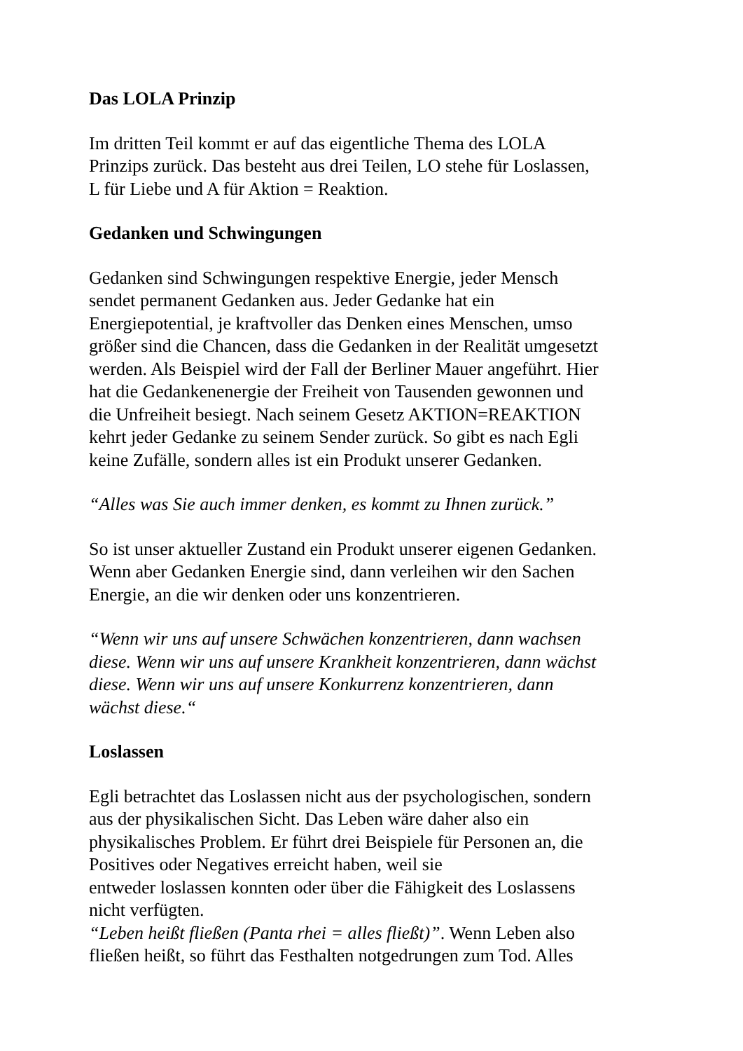Das LOLA Prinzip
Im dritten Teil kommt er auf das eigentliche Thema des LOLA
Prinzips zurück. Das besteht aus drei Teilen, LO stehe für Loslassen,
L für Liebe und A für Aktion = Reaktion.
Gedanken und Schwingungen
Gedanken sind Schwingungen respektive Energie, jeder Mensch
sendet permanent Gedanken aus. Jeder Gedanke hat ein
Energiepotential, je kraftvoller das Denken eines Menschen, umso
größer sind die Chancen, dass die Gedanken in der Realität umgesetzt
werden. Als Beispiel wird der Fall der Berliner Mauer angeführt. Hier
hat die Gedankenenergie der Freiheit von Tausenden gewonnen und
die Unfreiheit besiegt. Nach seinem Gesetz AKTION=REAKTION
kehrt jeder Gedanke zu seinem Sender zurück. So gibt es nach Egli
keine Zufälle, sondern alles ist ein Produkt unserer Gedanken.
“Alles was Sie auch immer denken, es kommt zu Ihnen zurück.”
So ist unser aktueller Zustand ein Produkt unserer eigenen Gedanken.
Wenn aber Gedanken Energie sind, dann verleihen wir den Sachen
Energie, an die wir denken oder uns konzentrieren.
“Wenn wir uns auf unsere Schwächen konzentrieren, dann wachsen
diese. Wenn wir uns auf unsere Krankheit konzentrieren, dann wächst
diese. Wenn wir uns auf unsere Konkurrenz konzentrieren, dann
wächst diese.“
Loslassen
Egli betrachtet das Loslassen nicht aus der psychologischen, sondern
aus der physikalischen Sicht. Das Leben wäre daher also ein
physikalisches Problem. Er führt drei Beispiele für Personen an, die
Positives oder Negatives erreicht haben, weil sie
entweder loslassen konnten oder über die Fähigkeit des Loslassens
nicht verfügten.
“Leben heißt fließen (Panta rhei = alles fließt)”. Wenn Leben also
fließen heißt, so führt das Festhalten notgedrungen zum Tod. Alles